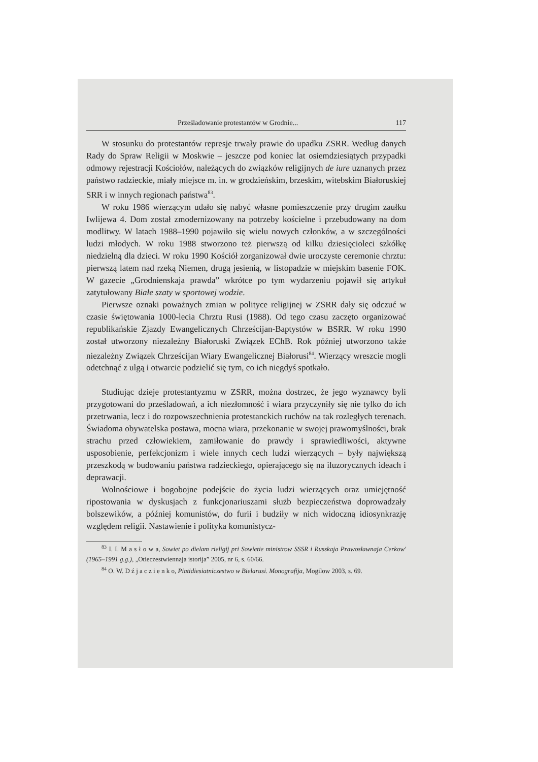Prześladowanie protestantów w Grodnie... 117
W stosunku do protestantów represje trwały prawie do upadku ZSRR. Według danych Rady do Spraw Religii w Moskwie – jeszcze pod koniec lat osiemdziesiątych przypadki odmowy rejestracji Kościołów, należących do związków religijnych de iure uznanych przez państwo radzieckie, miały miejsce m. in. w grodzieńskim, brzeskim, witebskim Białoruskiej SRR i w innych regionach państwa<sup>83</sup>.
W roku 1986 wierzącym udało się nabyć własne pomieszczenie przy drugim zaułku Iwlijewa 4. Dom został zmodernizowany na potrzeby kościelne i przebudowany na dom modlitwy. W latach 1988–1990 pojawiło się wielu nowych członków, a w szczególności ludzi młodych. W roku 1988 stworzono też pierwszą od kilku dziesięcioleci szkółkę niedzielną dla dzieci. W roku 1990 Kościół zorganizował dwie uroczyste ceremonie chrztu: pierwszą latem nad rzeką Niemen, drugą jesienią, w listopadzie w miejskim basenie FOK. W gazecie „Grodnienskaja prawda” wkrótce po tym wydarzeniu pojawił się artykuł zatytułowany Białe szaty w sportowej wodzie.
Pierwsze oznaki poważnych zmian w polityce religijnej w ZSRR dały się odczuć w czasie świętowania 1000-lecia Chrztu Rusi (1988). Od tego czasu zaczęto organizować republikańskie Zjazdy Ewangelicznych Chrześcijan-Baptystów w BSRR. W roku 1990 został utworzony niezależny Białoruski Związek EChB. Rok później utworzono także niezależny Związek Chrześcijan Wiary Ewangelicznej Białorusi<sup>84</sup>. Wierzący wreszcie mogli odetchnąć z ulgą i otwarcie podzielić się tym, co ich niegdyś spotkało.
Studiując dzieje protestantyzmu w ZSRR, można dostrzec, że jego wyznawcy byli przygotowani do prześladowań, a ich niezłomność i wiara przyczyniły się nie tylko do ich przetrwania, lecz i do rozpowszechnienia protestanckich ruchów na tak rozległych terenach. Świadoma obywatelska postawa, mocna wiara, przekonanie w swojej prawomyślności, brak strachu przed człowiekiem, zamiłowanie do prawdy i sprawiedliwości, aktywne usposobienie, perfekcjonizm i wiele innych cech ludzi wierzących – były największą przeszkodą w budowaniu państwa radzieckiego, opierającego się na iluzorycznych ideach i deprawacji.
Wolnościowe i bogobojne podejście do życia ludzi wierzących oraz umiejętność ripostowania w dyskusjach z funkcjonariuszami służb bezpieczeństwa doprowadzały bolszewików, a później komunistów, do furii i budziły w nich widoczną idiosynkrazję względem religii. Nastawienie i polityka komunistycz-
<sup>83</sup> I. I. M a s ł o w a, Sowiet po dielam rieligij pri Sowietie ministrow SSSR i Russkaja Prawosławnaja Cerkow' (1965–1991 g.g.), „Otieczestwiennaja istorija” 2005, nr 6, s. 60/66.
<sup>84</sup> O. W. D ź j a c z i e n k o, Piatidiesiatniczestwo w Bielarusi. Monografija, Mogilow 2003, s. 69.